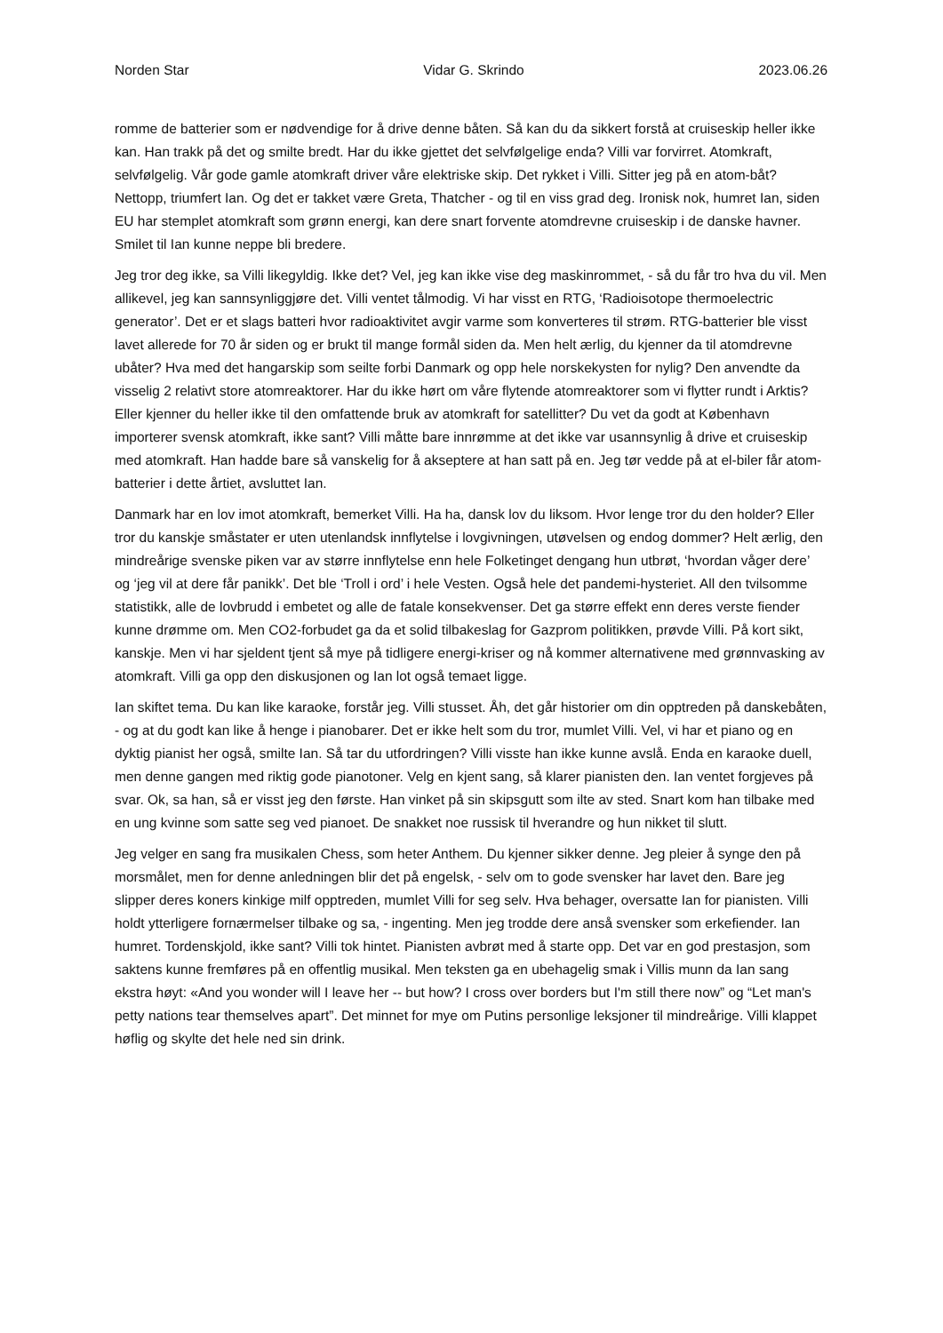Norden Star Vidar G. Skrindo 2023.06.26
romme de batterier som er nødvendige for å drive denne båten. Så kan du da sikkert forstå at cruiseskip heller ikke kan. Han trakk på det og smilte bredt. Har du ikke gjettet det selvfølgelige enda? Villi var forvirret. Atomkraft, selvfølgelig. Vår gode gamle atomkraft driver våre elektriske skip. Det rykket i Villi. Sitter jeg på en atom-båt? Nettopp, triumfert Ian. Og det er takket være Greta, Thatcher - og til en viss grad deg. Ironisk nok, humret Ian, siden EU har stemplet atomkraft som grønn energi, kan dere snart forvente atomdrevne cruiseskip i de danske havner. Smilet til Ian kunne neppe bli bredere.
Jeg tror deg ikke, sa Villi likegyldig. Ikke det? Vel, jeg kan ikke vise deg maskinrommet, - så du får tro hva du vil. Men allikevel, jeg kan sannsynliggjøre det. Villi ventet tålmodig. Vi har visst en RTG, ‘Radioisotope thermoelectric generator’. Det er et slags batteri hvor radioaktivitet avgir varme som konverteres til strøm. RTG-batterier ble visst lavet allerede for 70 år siden og er brukt til mange formål siden da. Men helt ærlig, du kjenner da til atomdrevne ubåter? Hva med det hangarskip som seilte forbi Danmark og opp hele norskekysten for nylig? Den anvendte da visselig 2 relativt store atomreaktorer. Har du ikke hørt om våre flytende atomreaktorer som vi flytter rundt i Arktis? Eller kjenner du heller ikke til den omfattende bruk av atomkraft for satellitter? Du vet da godt at København importerer svensk atomkraft, ikke sant? Villi måtte bare innrømme at det ikke var usannsynlig å drive et cruiseskip med atomkraft. Han hadde bare så vanskelig for å akseptere at han satt på en. Jeg tør vedde på at el-biler får atom-batterier i dette årtiet, avsluttet Ian.
Danmark har en lov imot atomkraft, bemerket Villi. Ha ha, dansk lov du liksom. Hvor lenge tror du den holder? Eller tror du kanskje småstater er uten utenlandsk innflytelse i lovgivningen, utøvelsen og endog dommer? Helt ærlig, den mindreårige svenske piken var av større innflytelse enn hele Folketinget dengang hun utbrøt, ‘hvordan våger dere’ og ‘jeg vil at dere får panikk’. Det ble ‘Troll i ord’ i hele Vesten. Også hele det pandemi-hysteriet. All den tvilsomme statistikk, alle de lovbrudd i embetet og alle de fatale konsekvenser. Det ga større effekt enn deres verste fiender kunne drømme om. Men CO2-forbudet ga da et solid tilbakeslag for Gazprom politikken, prøvde Villi. På kort sikt, kanskje. Men vi har sjeldent tjent så mye på tidligere energi-kriser og nå kommer alternativene med grønnvasking av atomkraft. Villi ga opp den diskusjonen og Ian lot også temaet ligge.
Ian skiftet tema. Du kan like karaoke, forstår jeg. Villi stusset. Åh, det går historier om din opptreden på danskebåten, - og at du godt kan like å henge i pianobarer. Det er ikke helt som du tror, mumlet Villi. Vel, vi har et piano og en dyktig pianist her også, smilte Ian. Så tar du utfordringen? Villi visste han ikke kunne avslå. Enda en karaoke duell, men denne gangen med riktig gode pianotoner. Velg en kjent sang, så klarer pianisten den. Ian ventet forgjeves på svar. Ok, sa han, så er visst jeg den første. Han vinket på sin skipsgutt som ilte av sted. Snart kom han tilbake med en ung kvinne som satte seg ved pianoet. De snakket noe russisk til hverandre og hun nikket til slutt.
Jeg velger en sang fra musikalen Chess, som heter Anthem. Du kjenner sikker denne. Jeg pleier å synge den på morsmålet, men for denne anledningen blir det på engelsk, - selv om to gode svensker har lavet den. Bare jeg slipper deres koners kinkige milf opptreden, mumlet Villi for seg selv. Hva behager, oversatte Ian for pianisten. Villi holdt ytterligere fornærmelser tilbake og sa, - ingenting. Men jeg trodde dere anså svensker som erkefiender. Ian humret. Tordenskjold, ikke sant? Villi tok hintet. Pianisten avbrøt med å starte opp. Det var en god prestasjon, som saktens kunne fremføres på en offentlig musikal. Men teksten ga en ubehagelig smak i Villis munn da Ian sang ekstra høyt: «And you wonder will I leave her -- but how? I cross over borders but I'm still there now” og “Let man's petty nations tear themselves apart”. Det minnet for mye om Putins personlige leksjoner til mindreårige. Villi klappet høflig og skylte det hele ned sin drink.